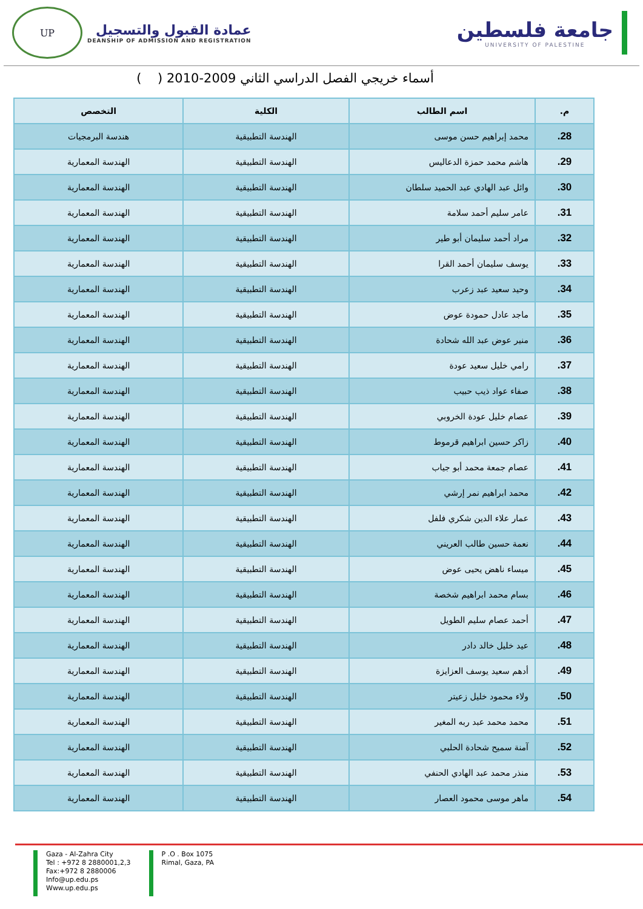UP
عمادة القبول والتسجيل
DEANSHIP OF ADMISSION AND REGISTRATION
جامعة فلسطين
UNIVERSITY OF PALESTINE
أسماء خريجي الفصل الدراسي الثاني 2009-2010 ( )
| م. | اسم الطالب | الكلية | التخصص |
| --- | --- | --- | --- |
| 28. | محمد إبراهيم حسن موسى | الهندسة التطبيقية | هندسة البرمجيات |
| 29. | هاشم محمد حمزة الدعاليس | الهندسة التطبيقية | الهندسة المعمارية |
| 30. | وائل عبد الهادي عبد الحميد سلطان | الهندسة التطبيقية | الهندسة المعمارية |
| 31. | عامر سليم أحمد سلامة | الهندسة التطبيقية | الهندسة المعمارية |
| 32. | مراد أحمد سليمان أبو طير | الهندسة التطبيقية | الهندسة المعمارية |
| 33. | يوسف سليمان أحمد القرا | الهندسة التطبيقية | الهندسة المعمارية |
| 34. | وحيد سعيد عبد زعرب | الهندسة التطبيقية | الهندسة المعمارية |
| 35. | ماجد عادل حمودة عوض | الهندسة التطبيقية | الهندسة المعمارية |
| 36. | منير عوض عبد الله شحادة | الهندسة التطبيقية | الهندسة المعمارية |
| 37. | رامي خليل سعيد عودة | الهندسة التطبيقية | الهندسة المعمارية |
| 38. | صفاء عواد ذيب حبيب | الهندسة التطبيقية | الهندسة المعمارية |
| 39. | عصام خليل عودة الخروبي | الهندسة التطبيقية | الهندسة المعمارية |
| 40. | زاكر حسين ابراهيم قرموط | الهندسة التطبيقية | الهندسة المعمارية |
| 41. | عصام جمعة محمد أبو جياب | الهندسة التطبيقية | الهندسة المعمارية |
| 42. | محمد ابراهيم نمر إرشي | الهندسة التطبيقية | الهندسة المعمارية |
| 43. | عمار علاء الدين شكري فلفل | الهندسة التطبيقية | الهندسة المعمارية |
| 44. | نعمة حسين طالب العريني | الهندسة التطبيقية | الهندسة المعمارية |
| 45. | ميساء ناهض يحيى عوض | الهندسة التطبيقية | الهندسة المعمارية |
| 46. | بسام محمد ابراهيم شخصة | الهندسة التطبيقية | الهندسة المعمارية |
| 47. | أحمد عصام سليم الطويل | الهندسة التطبيقية | الهندسة المعمارية |
| 48. | عيد خليل خالد دادر | الهندسة التطبيقية | الهندسة المعمارية |
| 49. | أدهم سعيد يوسف العزايزة | الهندسة التطبيقية | الهندسة المعمارية |
| 50. | ولاء محمود خليل زعيتر | الهندسة التطبيقية | الهندسة المعمارية |
| 51. | محمد محمد عبد ربه المغير | الهندسة التطبيقية | الهندسة المعمارية |
| 52. | آمنة سميح شحادة الحلبي | الهندسة التطبيقية | الهندسة المعمارية |
| 53. | منذر محمد عبد الهادي الحنفي | الهندسة التطبيقية | الهندسة المعمارية |
| 54. | ماهر موسى محمود العصار | الهندسة التطبيقية | الهندسة المعمارية |
Gaza - Al-Zahra City
Tel : +972 8 2880001,2,3
Fax:+972 8 2880006
Info@up.edu.ps
Www.up.edu.ps
P .O . Box 1075
Rimal, Gaza, PA